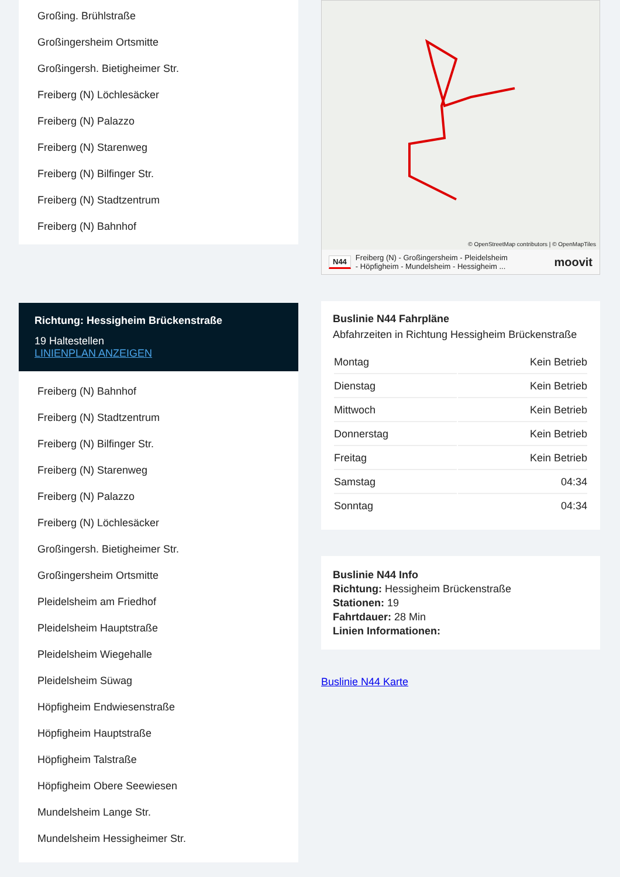Großing. Brühlstraße
Großingersheim Ortsmitte
Großingersh. Bietigheimer Str.
Freiberg (N) Löchlesäcker
Freiberg (N) Palazzo
Freiberg (N) Starenweg
Freiberg (N) Bilfinger Str.
Freiberg (N) Stadtzentrum
Freiberg (N) Bahnhof
Richtung: Hessigheim Brückenstraße
19 Haltestellen
LINIENPLAN ANZEIGEN
Freiberg (N) Bahnhof
Freiberg (N) Stadtzentrum
Freiberg (N) Bilfinger Str.
Freiberg (N) Starenweg
Freiberg (N) Palazzo
Freiberg (N) Löchlesäcker
Großingersh. Bietigheimer Str.
Großingersheim Ortsmitte
Pleidelsheim am Friedhof
Pleidelsheim Hauptstraße
Pleidelsheim Wiegehalle
Pleidelsheim Süwag
Höpfigheim Endwiesenstraße
Höpfigheim Hauptstraße
Höpfigheim Talstraße
Höpfigheim Obere Seewiesen
Mundelsheim Lange Str.
Mundelsheim Hessigheimer Str.
© OpenStreetMap contributors | © OpenMapTiles
N44 Freiberg (N) - Großingersheim - Pleidelsheim
- Höpfigheim - Mundelsheim - Hessigheim ... moovit
Buslinie N44 Fahrpläne
Abfahrzeiten in Richtung Hessigheim Brückenstraße
| Montag | Kein Betrieb |
| Dienstag | Kein Betrieb |
| Mittwoch | Kein Betrieb |
| Donnerstag | Kein Betrieb |
| Freitag | Kein Betrieb |
| Samstag | 04:34 |
| Sonntag | 04:34 |
Buslinie N44 Info
Richtung: Hessigheim Brückenstraße
Stationen: 19
Fahrtdauer: 28 Min
Linien Informationen:
Buslinie N44 Karte